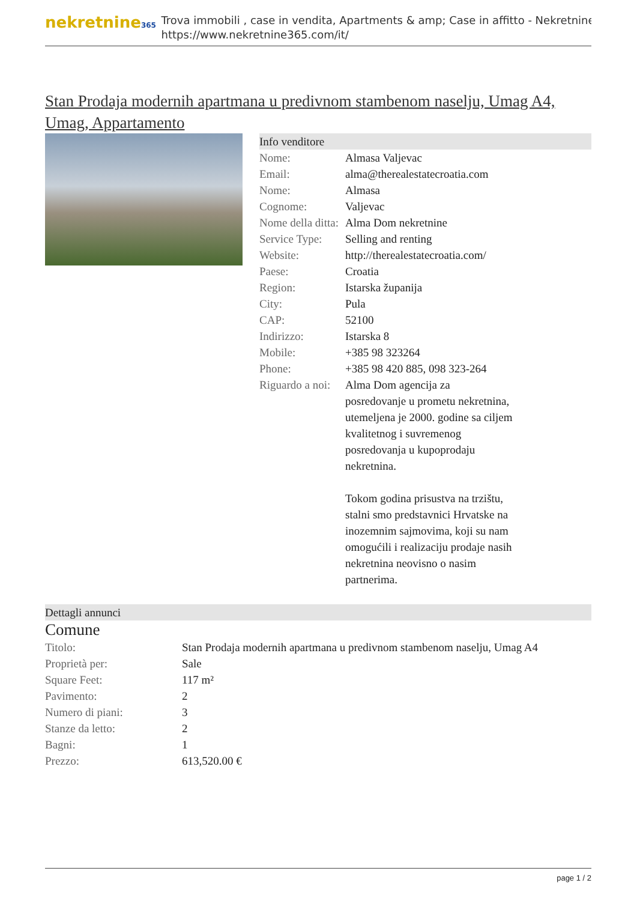nekretnine365
Trova immobili , case in vendita, Apartments & amp; Case in affitto - Nekretnine
https://www.nekretnine365.com/it/
Stan Prodaja modernih apartmana u predivnom stambenom naselju, Umag A4, Umag, Appartamento
Info venditore
| Nome: | Almasa Valjevac |
| Email: | alma@therealestatecroatia.com |
| Nome: | Almasa |
| Cognome: | Valjevac |
| Nome della ditta: | Alma Dom nekretnine |
| Service Type: | Selling and renting |
| Website: | http://therealestatecroatia.com/ |
| Paese: | Croatia |
| Region: | Istarska županija |
| City: | Pula |
| CAP: | 52100 |
| Indirizzo: | Istarska 8 |
| Mobile: | +385 98 323264 |
| Phone: | +385 98 420 885, 098 323-264 |
| Riguardo a noi: | Alma Dom agencija za posredovanje u prometu nekretnina, utemeljena je 2000. godine sa ciljem kvalitetnog i suvremenog posredovanja u kupoprodaju nekretnina. Tokom godina prisustva na trzištu, stalni smo predstavnici Hrvatske na inozemnim sajmovima, koji su nam omogućili i realizaciju prodaje nasih nekretnina neovisno o nasim partnerima. |
Dettagli annunci
Comune
| Titolo: | Stan Prodaja modernih apartmana u predivnom stambenom naselju, Umag A4 |
| Proprietà per: | Sale |
| Square Feet: | 117 m² |
| Pavimento: | 2 |
| Numero di piani: | 3 |
| Stanze da letto: | 2 |
| Bagni: | 1 |
| Prezzo: | 613,520.00 € |
page 1 / 2